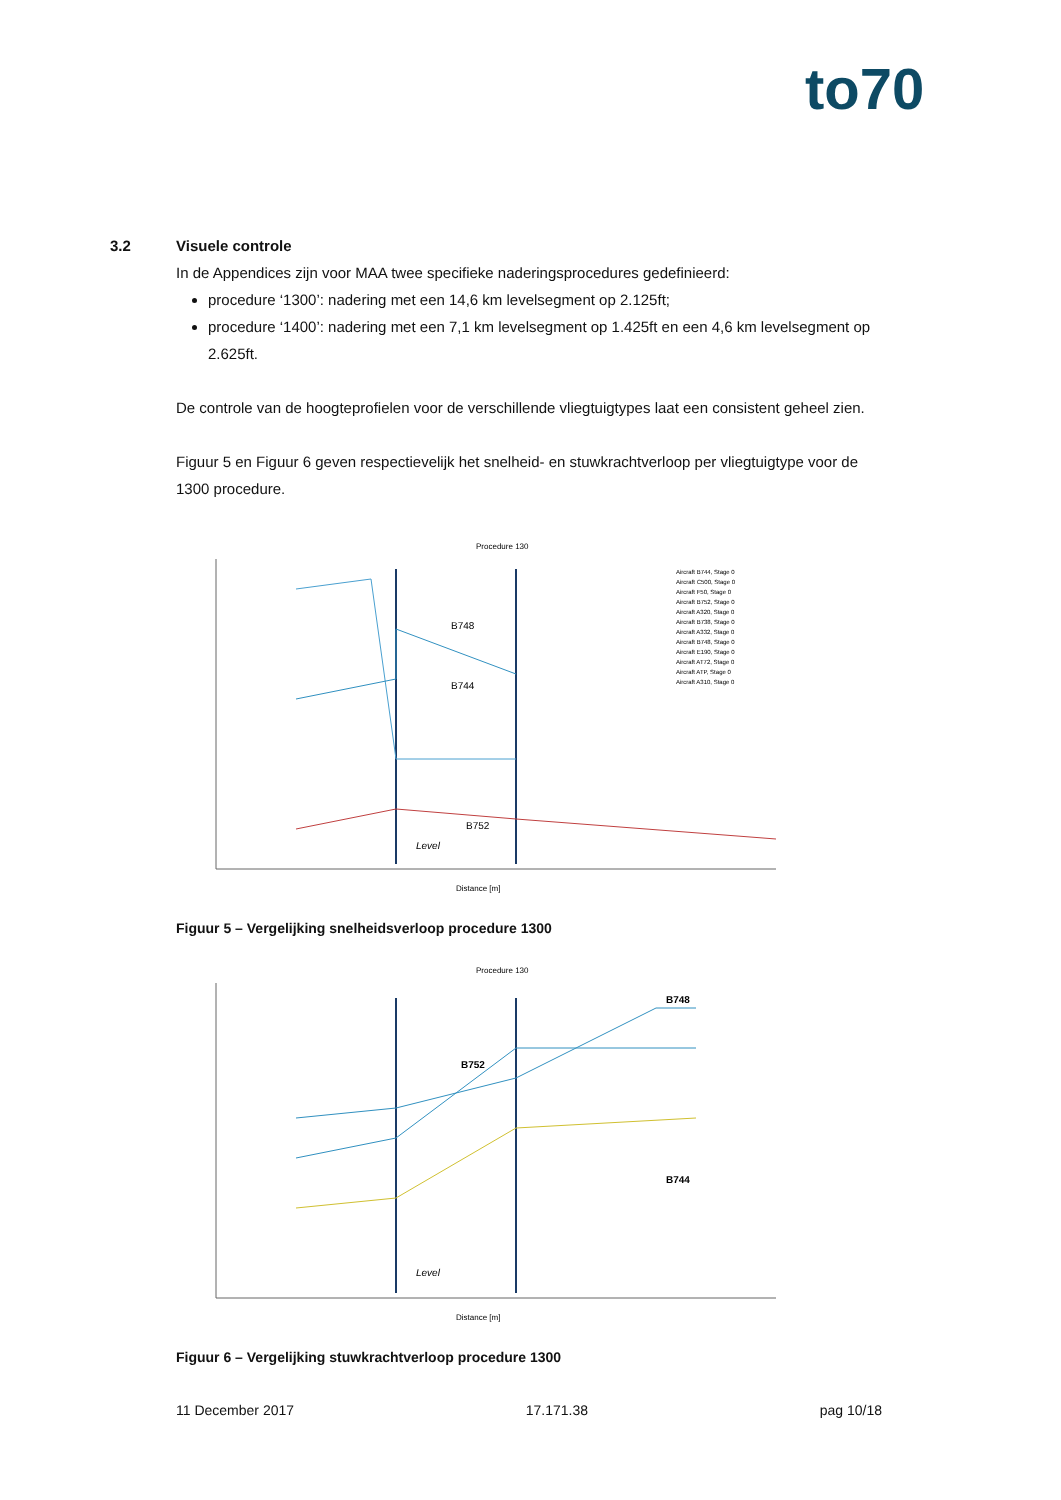to70
3.2 Visuele controle
In de Appendices zijn voor MAA twee specifieke naderingsprocedures gedefinieerd:
procedure ‘1300’: nadering met een 14,6 km levelsegment op 2.125ft;
procedure ‘1400’: nadering met een 7,1 km levelsegment op 1.425ft en een 4,6 km levelsegment op 2.625ft.
De controle van de hoogteprofielen voor de verschillende vliegtuigtypes laat een consistent geheel zien.
Figuur 5 en Figuur 6 geven respectievelijk het snelheid- en stuwkrachtverloop per vliegtuigtype voor de 1300 procedure.
Procedure 130
B748
B744
B752
Level
Distance [m]
Aircraft B744, Stage 0
Aircraft C500, Stage 0
Aircraft F50, Stage 0
Aircraft B752, Stage 0
Aircraft A320, Stage 0
Aircraft B738, Stage 0
Aircraft A332, Stage 0
Aircraft B748, Stage 0
Aircraft E190, Stage 0
Aircraft AT72, Stage 0
Aircraft ATP, Stage 0
Aircraft A310, Stage 0
Figuur 5 – Vergelijking snelheidsverloop procedure 1300
Procedure 130
B748
B752
B744
Level
Distance [m]
Figuur 6 – Vergelijking stuwkrachtverloop procedure 1300
11 December 2017 17.171.38 pag 10/18